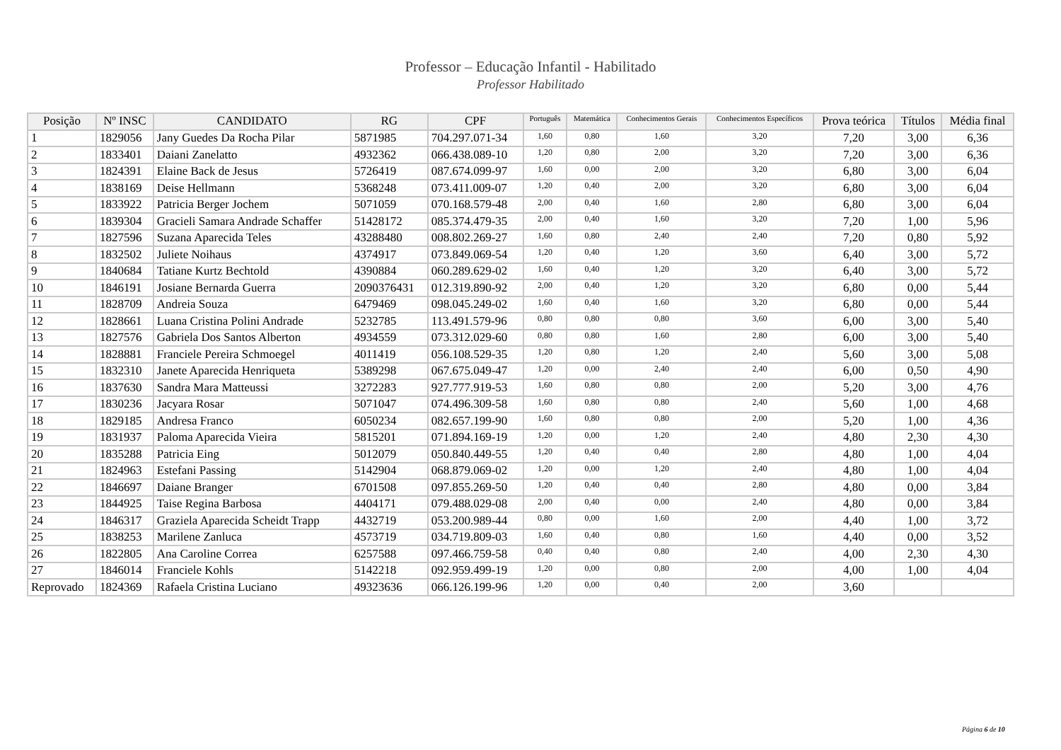Professor – Educação Infantil - Habilitado
Professor Habilitado
| Posição | Nº INSC | CANDIDATO | RG | CPF | Português | Matemática | Conhecimentos Gerais | Conhecimentos Específicos | Prova teórica | Títulos | Média final |
| --- | --- | --- | --- | --- | --- | --- | --- | --- | --- | --- | --- |
| 1 | 1829056 | Jany Guedes Da Rocha Pilar | 5871985 | 704.297.071-34 | 1,60 | 0,80 | 1,60 | 3,20 | 7,20 | 3,00 | 6,36 |
| 2 | 1833401 | Daiani Zanelatto | 4932362 | 066.438.089-10 | 1,20 | 0,80 | 2,00 | 3,20 | 7,20 | 3,00 | 6,36 |
| 3 | 1824391 | Elaine Back de Jesus | 5726419 | 087.674.099-97 | 1,60 | 0,00 | 2,00 | 3,20 | 6,80 | 3,00 | 6,04 |
| 4 | 1838169 | Deise Hellmann | 5368248 | 073.411.009-07 | 1,20 | 0,40 | 2,00 | 3,20 | 6,80 | 3,00 | 6,04 |
| 5 | 1833922 | Patricia Berger Jochem | 5071059 | 070.168.579-48 | 2,00 | 0,40 | 1,60 | 2,80 | 6,80 | 3,00 | 6,04 |
| 6 | 1839304 | Gracieli Samara Andrade Schaffer | 51428172 | 085.374.479-35 | 2,00 | 0,40 | 1,60 | 3,20 | 7,20 | 1,00 | 5,96 |
| 7 | 1827596 | Suzana Aparecida Teles | 43288480 | 008.802.269-27 | 1,60 | 0,80 | 2,40 | 2,40 | 7,20 | 0,80 | 5,92 |
| 8 | 1832502 | Juliete Noihaus | 4374917 | 073.849.069-54 | 1,20 | 0,40 | 1,20 | 3,60 | 6,40 | 3,00 | 5,72 |
| 9 | 1840684 | Tatiane Kurtz Bechtold | 4390884 | 060.289.629-02 | 1,60 | 0,40 | 1,20 | 3,20 | 6,40 | 3,00 | 5,72 |
| 10 | 1846191 | Josiane Bernarda Guerra | 2090376431 | 012.319.890-92 | 2,00 | 0,40 | 1,20 | 3,20 | 6,80 | 0,00 | 5,44 |
| 11 | 1828709 | Andreia Souza | 6479469 | 098.045.249-02 | 1,60 | 0,40 | 1,60 | 3,20 | 6,80 | 0,00 | 5,44 |
| 12 | 1828661 | Luana Cristina Polini Andrade | 5232785 | 113.491.579-96 | 0,80 | 0,80 | 0,80 | 3,60 | 6,00 | 3,00 | 5,40 |
| 13 | 1827576 | Gabriela Dos Santos Alberton | 4934559 | 073.312.029-60 | 0,80 | 0,80 | 1,60 | 2,80 | 6,00 | 3,00 | 5,40 |
| 14 | 1828881 | Franciele Pereira Schmoegel | 4011419 | 056.108.529-35 | 1,20 | 0,80 | 1,20 | 2,40 | 5,60 | 3,00 | 5,08 |
| 15 | 1832310 | Janete Aparecida Henriqueta | 5389298 | 067.675.049-47 | 1,20 | 0,00 | 2,40 | 2,40 | 6,00 | 0,50 | 4,90 |
| 16 | 1837630 | Sandra Mara Matteussi | 3272283 | 927.777.919-53 | 1,60 | 0,80 | 0,80 | 2,00 | 5,20 | 3,00 | 4,76 |
| 17 | 1830236 | Jacyara Rosar | 5071047 | 074.496.309-58 | 1,60 | 0,80 | 0,80 | 2,40 | 5,60 | 1,00 | 4,68 |
| 18 | 1829185 | Andresa Franco | 6050234 | 082.657.199-90 | 1,60 | 0,80 | 0,80 | 2,00 | 5,20 | 1,00 | 4,36 |
| 19 | 1831937 | Paloma Aparecida Vieira | 5815201 | 071.894.169-19 | 1,20 | 0,00 | 1,20 | 2,40 | 4,80 | 2,30 | 4,30 |
| 20 | 1835288 | Patricia Eing | 5012079 | 050.840.449-55 | 1,20 | 0,40 | 0,40 | 2,80 | 4,80 | 1,00 | 4,04 |
| 21 | 1824963 | Estefani Passing | 5142904 | 068.879.069-02 | 1,20 | 0,00 | 1,20 | 2,40 | 4,80 | 1,00 | 4,04 |
| 22 | 1846697 | Daiane Branger | 6701508 | 097.855.269-50 | 1,20 | 0,40 | 0,40 | 2,80 | 4,80 | 0,00 | 3,84 |
| 23 | 1844925 | Taise Regina Barbosa | 4404171 | 079.488.029-08 | 2,00 | 0,40 | 0,00 | 2,40 | 4,80 | 0,00 | 3,84 |
| 24 | 1846317 | Graziela Aparecida Scheidt Trapp | 4432719 | 053.200.989-44 | 0,80 | 0,00 | 1,60 | 2,00 | 4,40 | 1,00 | 3,72 |
| 25 | 1838253 | Marilene Zanluca | 4573719 | 034.719.809-03 | 1,60 | 0,40 | 0,80 | 1,60 | 4,40 | 0,00 | 3,52 |
| 26 | 1822805 | Ana Caroline Correa | 6257588 | 097.466.759-58 | 0,40 | 0,40 | 0,80 | 2,40 | 4,00 | 2,30 | 4,30 |
| 27 | 1846014 | Franciele Kohls | 5142218 | 092.959.499-19 | 1,20 | 0,00 | 0,80 | 2,00 | 4,00 | 1,00 | 4,04 |
| Reprovado | 1824369 | Rafaela Cristina Luciano | 49323636 | 066.126.199-96 | 1,20 | 0,00 | 0,40 | 2,00 | 3,60 | | |
Página 6 de 10